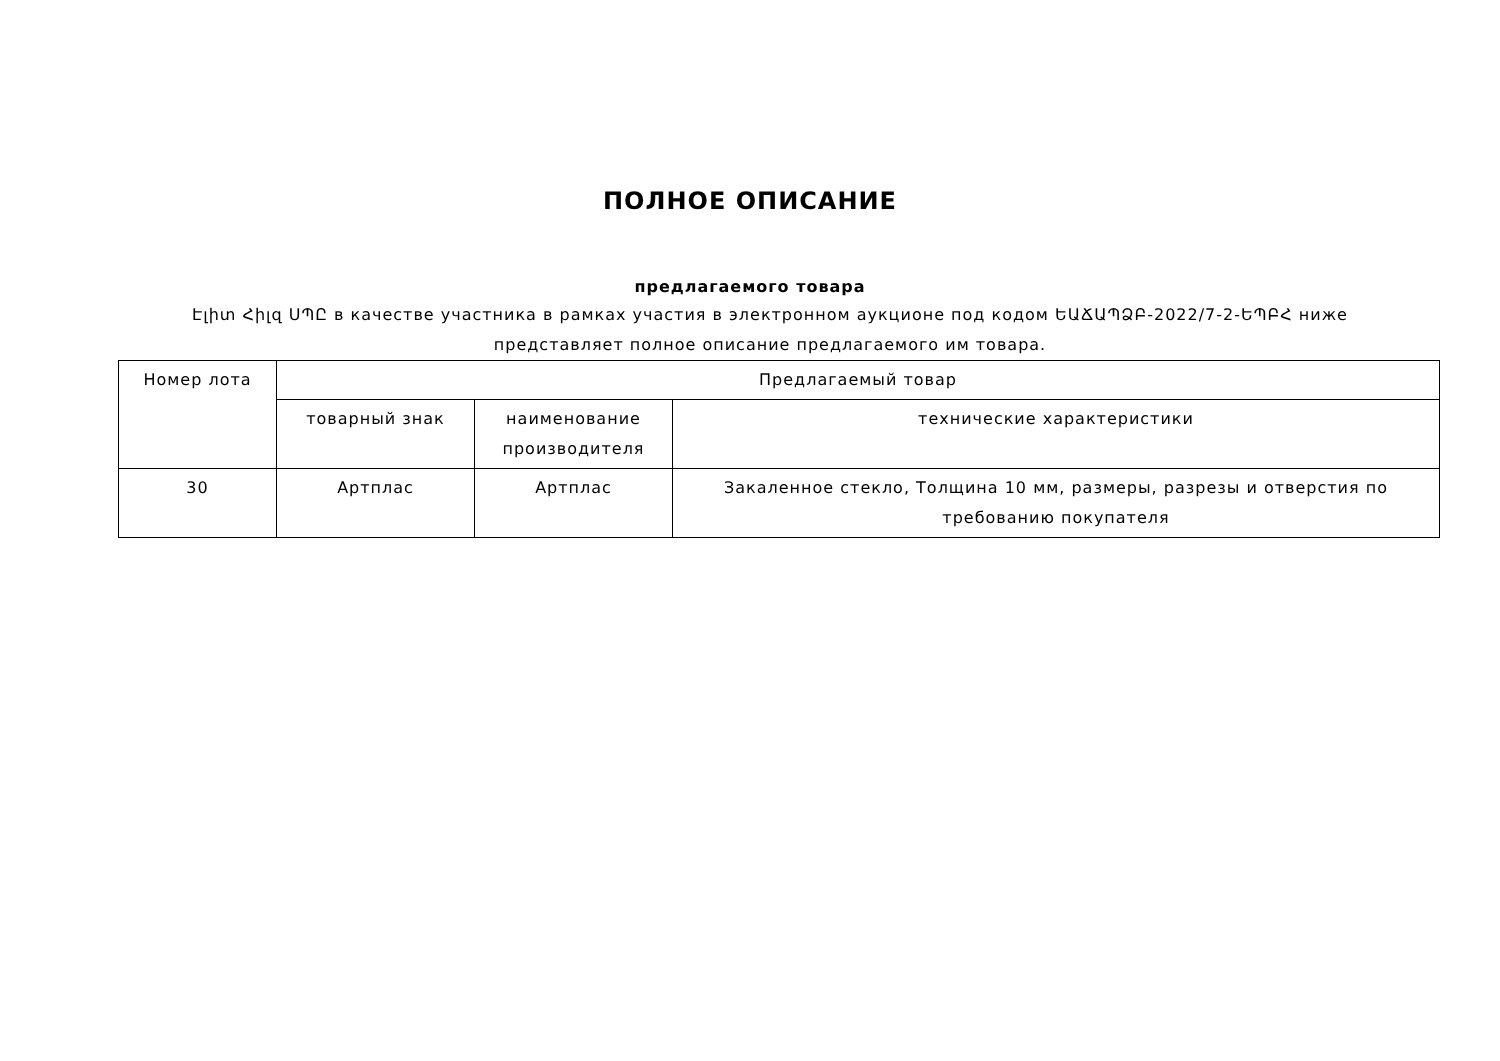ПОЛНОЕ ОПИСАНИЕ
предлагаемого товара
Էլիտ Հիլզ ՍՊԸ в качестве участника в рамках участия в электронном аукционе под кодом ԵԱՃԱՊՁԲ-2022/7-2-ԵՊԲՀ ниже представляет полное описание предлагаемого им товара.
| Номер лота | Предлагаемый товар | | |
| | товарный знак | наименование производителя | технические характеристики |
| 30 | Артплас | Артплас | Закаленное стекло, Толщина 10 мм, размеры, разрезы и отверстия по требованию покупателя |